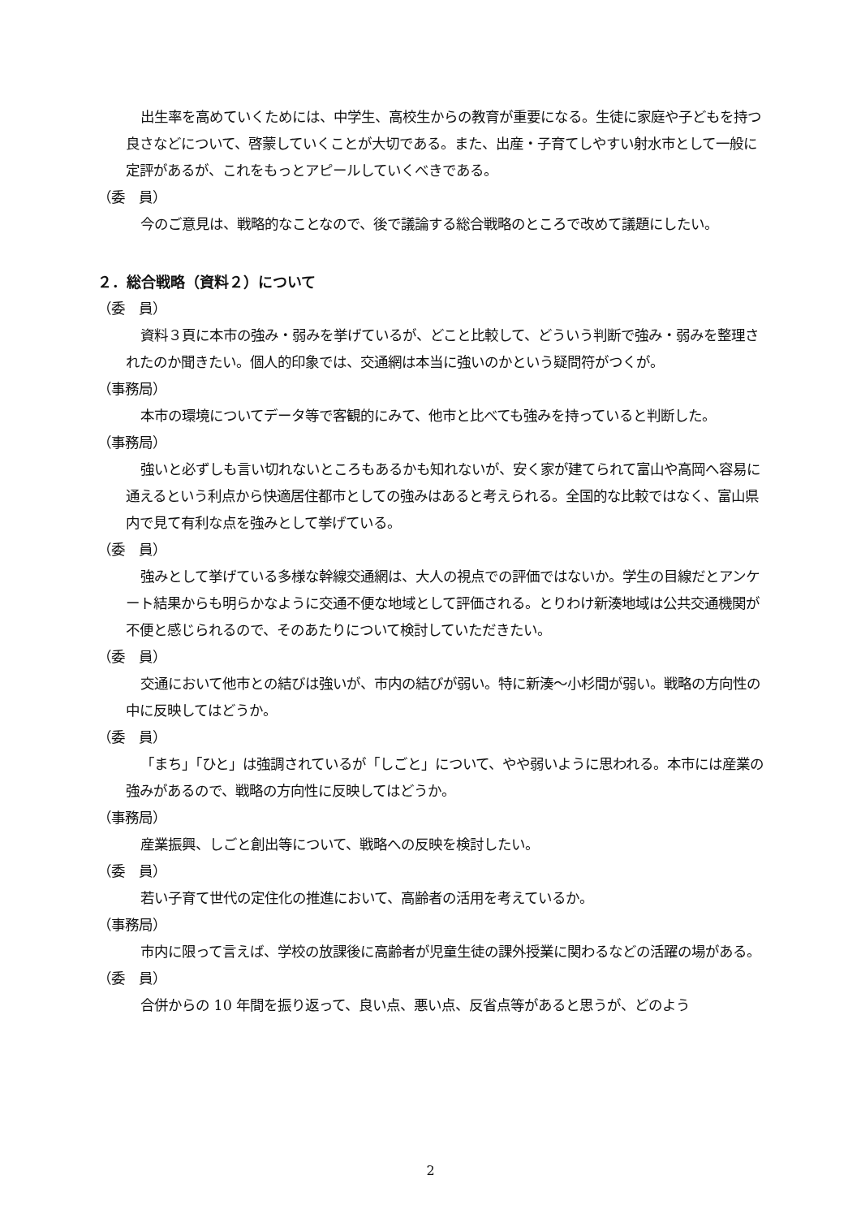出生率を高めていくためには、中学生、高校生からの教育が重要になる。生徒に家庭や子どもを持つ良さなどについて、啓蒙していくことが大切である。また、出産・子育てしやすい射水市として一般に定評があるが、これをもっとアピールしていくべきである。
（委　員）
今のご意見は、戦略的なことなので、後で議論する総合戦略のところで改めて議題にしたい。
２．総合戦略（資料２）について
（委　員）
資料３頁に本市の強み・弱みを挙げているが、どこと比較して、どういう判断で強み・弱みを整理されたのか聞きたい。個人的印象では、交通網は本当に強いのかという疑問符がつくが。
（事務局）
本市の環境についてデータ等で客観的にみて、他市と比べても強みを持っていると判断した。
（事務局）
強いと必ずしも言い切れないところもあるかも知れないが、安く家が建てられて富山や高岡へ容易に通えるという利点から快適居住都市としての強みはあると考えられる。全国的な比較ではなく、富山県内で見て有利な点を強みとして挙げている。
（委　員）
強みとして挙げている多様な幹線交通網は、大人の視点での評価ではないか。学生の目線だとアンケート結果からも明らかなように交通不便な地域として評価される。とりわけ新湊地域は公共交通機関が不便と感じられるので、そのあたりについて検討していただきたい。
（委　員）
交通において他市との結びは強いが、市内の結びが弱い。特に新湊～小杉間が弱い。戦略の方向性の中に反映してはどうか。
（委　員）
「まち」「ひと」は強調されているが「しごと」について、やや弱いように思われる。本市には産業の強みがあるので、戦略の方向性に反映してはどうか。
（事務局）
産業振興、しごと創出等について、戦略への反映を検討したい。
（委　員）
若い子育て世代の定住化の推進において、高齢者の活用を考えているか。
（事務局）
市内に限って言えば、学校の放課後に高齢者が児童生徒の課外授業に関わるなどの活躍の場がある。
（委　員）
合併からの 10 年間を振り返って、良い点、悪い点、反省点等があると思うが、どのよう
2